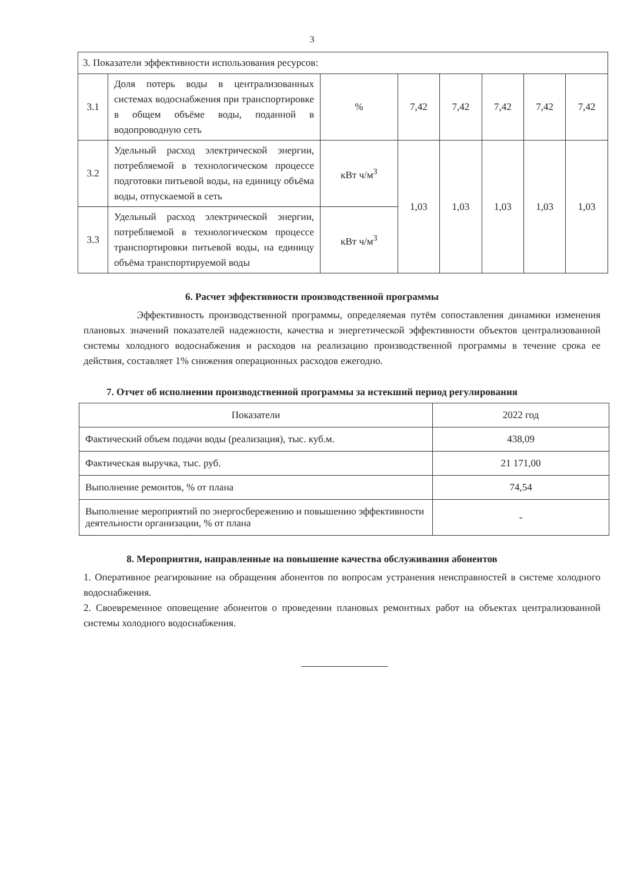3
| 3. Показатели эффективности использования ресурсов: | | | | | | | |
| 3.1 | Доля потерь воды в централизованных системах водоснабжения при транспортировке в общем объёме воды, поданной в водопроводную сеть | % | 7,42 | 7,42 | 7,42 | 7,42 | 7,42 |
| 3.2 | Удельный расход электрической энергии, потребляемой в технологическом процессе подготовки питьевой воды, на единицу объёма воды, отпускаемой в сеть | кВт ч/м<sup>3</sup> | 1,03 | 1,03 | 1,03 | 1,03 | 1,03 |
| 3.3 | Удельный расход электрической энергии, потребляемой в технологическом процессе транспортировки питьевой воды, на единицу объёма транспортируемой воды | кВт ч/м<sup>3</sup> | | | | | |
6. Расчет эффективности производственной программы
Эффективность производственной программы, определяемая путём сопоставления динамики изменения плановых значений показателей надежности, качества и энергетической эффективности объектов централизованной системы холодного водоснабжения и расходов на реализацию производственной программы в течение срока ее действия, составляет 1% снижения операционных расходов ежегодно.
7. Отчет об исполнении производственной программы за истекший период регулирования
| Показатели | 2022 год |
| Фактический объем подачи воды (реализация), тыс. куб.м. | 438,09 |
| Фактическая выручка, тыс. руб. | 21 171,00 |
| Выполнение ремонтов, % от плана | 74,54 |
| Выполнение мероприятий по энергосбережению и повышению эффективности деятельности организации, % от плана | - |
8. Мероприятия, направленные на повышение качества обслуживания абонентов
1. Оперативное реагирование на обращения абонентов по вопросам устранения неисправностей в системе холодного водоснабжения.
2. Своевременное оповещение абонентов о проведении плановых ремонтных работ на объектах централизованной системы холодного водоснабжения.